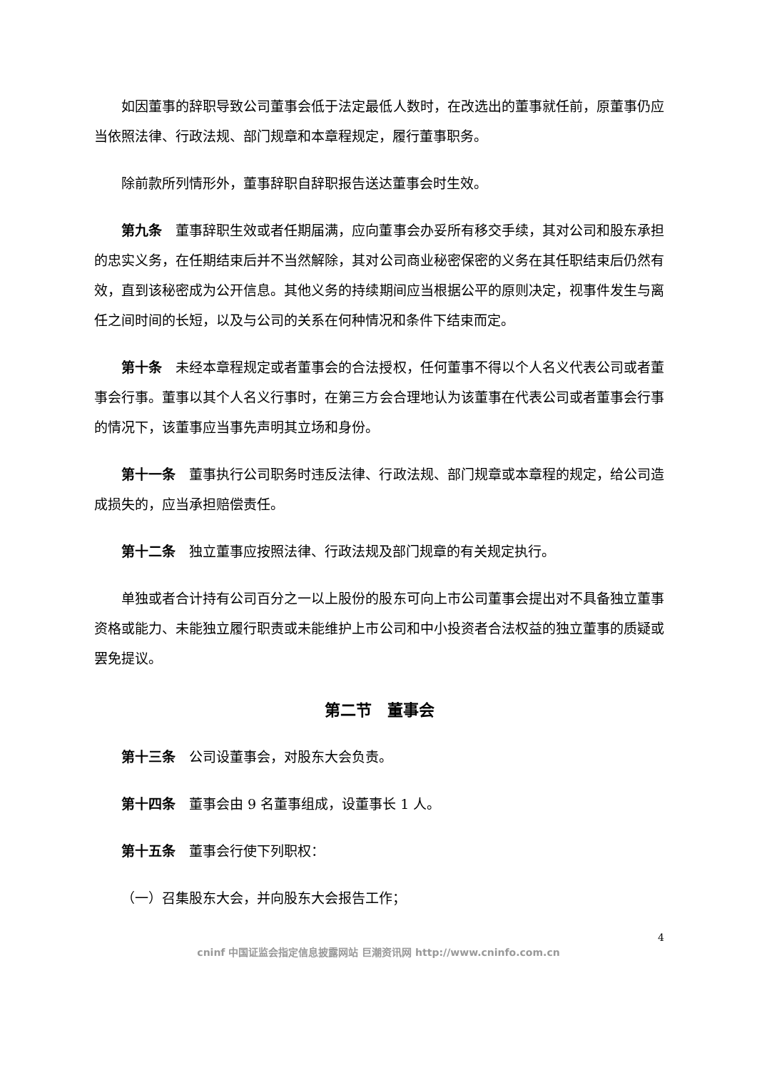如因董事的辞职导致公司董事会低于法定最低人数时，在改选出的董事就任前，原董事仍应当依照法律、行政法规、部门规章和本章程规定，履行董事职务。
除前款所列情形外，董事辞职自辞职报告送达董事会时生效。
第九条　董事辞职生效或者任期届满，应向董事会办妥所有移交手续，其对公司和股东承担的忠实义务，在任期结束后并不当然解除，其对公司商业秘密保密的义务在其任职结束后仍然有效，直到该秘密成为公开信息。其他义务的持续期间应当根据公平的原则决定，视事件发生与离任之间时间的长短，以及与公司的关系在何种情况和条件下结束而定。
第十条　未经本章程规定或者董事会的合法授权，任何董事不得以个人名义代表公司或者董事会行事。董事以其个人名义行事时，在第三方会合理地认为该董事在代表公司或者董事会行事的情况下，该董事应当事先声明其立场和身份。
第十一条　董事执行公司职务时违反法律、行政法规、部门规章或本章程的规定，给公司造成损失的，应当承担赔偿责任。
第十二条　独立董事应按照法律、行政法规及部门规章的有关规定执行。
单独或者合计持有公司百分之一以上股份的股东可向上市公司董事会提出对不具备独立董事资格或能力、未能独立履行职责或未能维护上市公司和中小投资者合法权益的独立董事的质疑或罢免提议。
第二节　董事会
第十三条　公司设董事会，对股东大会负责。
第十四条　董事会由 9 名董事组成，设董事长 1 人。
第十五条　董事会行使下列职权：
（一）召集股东大会，并向股东大会报告工作；
4
cninf 中国证监会指定信息披露网站 巨潮资讯网 http://www.cninfo.com.cn